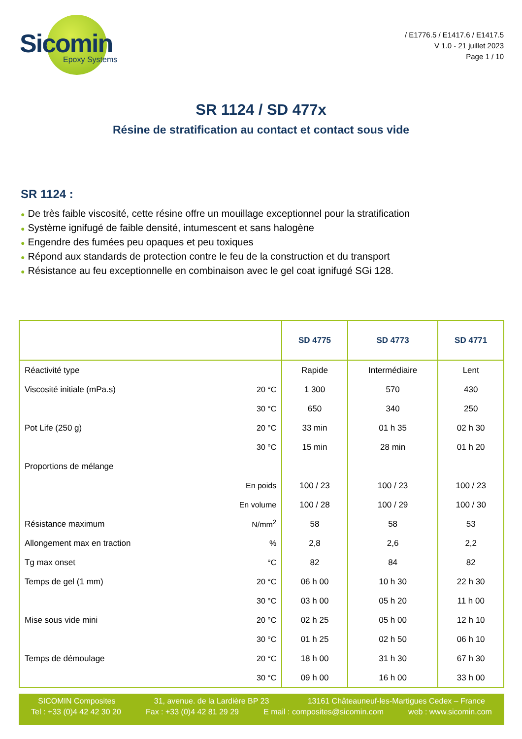Sicomin
Epoxy Systems
/ E1776.5 / E1417.6 / E1417.5
V 1.0 - 21 juillet 2023
Page 1 / 10
SR 1124 / SD 477x
Résine de stratification au contact et contact sous vide
SR 1124 :
● De très faible viscosité, cette résine offre un mouillage exceptionnel pour la stratification
● Système ignifugé de faible densité, intumescent et sans halogène
● Engendre des fumées peu opaques et peu toxiques
● Répond aux standards de protection contre le feu de la construction et du transport
● Résistance au feu exceptionnelle en combinaison avec le gel coat ignifugé SGi 128.
| | | SD 4775 | SD 4773 | SD 4771 |
| --- | --- | --- | --- | --- |
| Réactivité type | | Rapide | Intermédiaire | Lent |
| Viscosité initiale (mPa.s) | 20 °C | 1 300 | 570 | 430 |
| | 30 °C | 650 | 340 | 250 |
| Pot Life (250 g) | 20 °C | 33 min | 01 h 35 | 02 h 30 |
| | 30 °C | 15 min | 28 min | 01 h 20 |
| Proportions de mélange | | | | |
| | En poids | 100 / 23 | 100 / 23 | 100 / 23 |
| | En volume | 100 / 28 | 100 / 29 | 100 / 30 |
| Résistance maximum | N/mm<sup>2</sup> | 58 | 58 | 53 |
| Allongement max en traction | % | 2,8 | 2,6 | 2,2 |
| Tg max onset | °C | 82 | 84 | 82 |
| Temps de gel (1 mm) | 20 °C | 06 h 00 | 10 h 30 | 22 h 30 |
| | 30 °C | 03 h 00 | 05 h 20 | 11 h 00 |
| Mise sous vide mini | 20 °C | 02 h 25 | 05 h 00 | 12 h 10 |
| | 30 °C | 01 h 25 | 02 h 50 | 06 h 10 |
| Temps de démoulage | 20 °C | 18 h 00 | 31 h 30 | 67 h 30 |
| | 30 °C | 09 h 00 | 16 h 00 | 33 h 00 |
SICOMIN Composites 31, avenue. de la Lardière BP 23 13161 Châteauneuf-les-Martigues Cedex – France
Tel : +33 (0)4 42 42 30 20 Fax : +33 (0)4 42 81 29 29 E mail : composites@sicomin.com web : www.sicomin.com